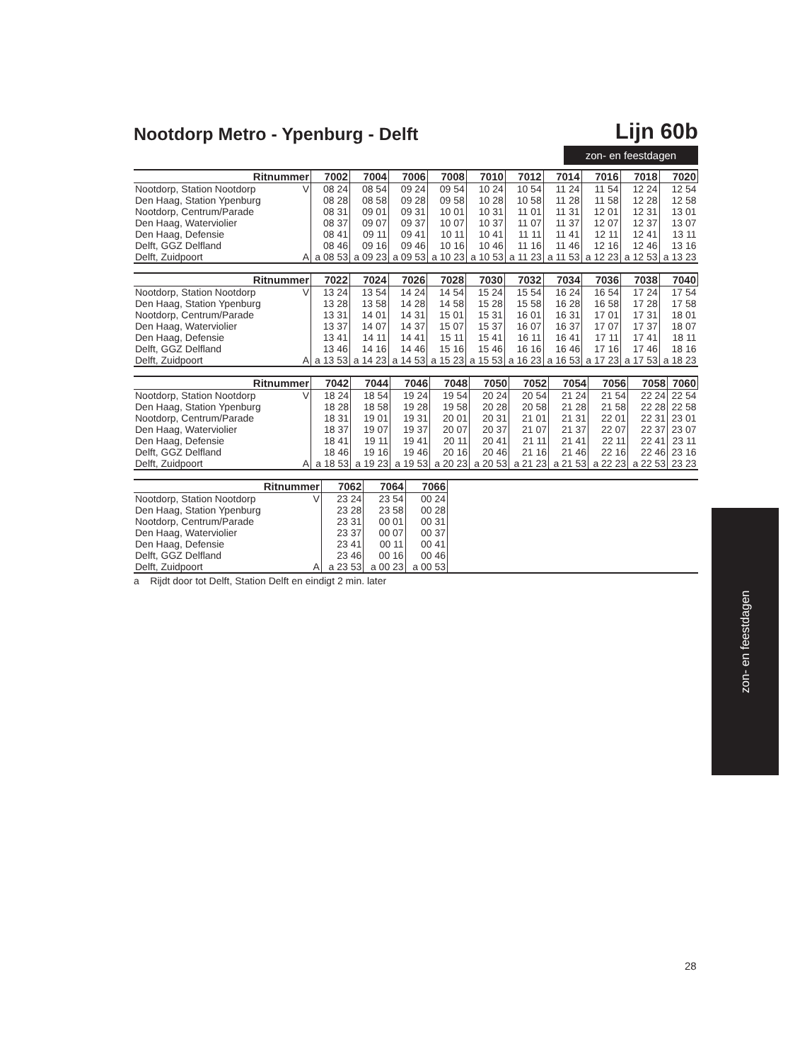Nootdorp Metro - Ypenburg - Delft
Lijn 60b
zon- en feestdagen
| Ritnummer | | 7002 | 7004 | 7006 | 7008 | 7010 | 7012 | 7014 | 7016 | 7018 | 7020 |
| --- | --- | --- | --- | --- | --- | --- | --- | --- | --- | --- | --- |
| Nootdorp, Station Nootdorp | V | 08 24 | 08 54 | 09 24 | 09 54 | 10 24 | 10 54 | 11 24 | 11 54 | 12 24 | 12 54 |
| Den Haag, Station Ypenburg | | 08 28 | 08 58 | 09 28 | 09 58 | 10 28 | 10 58 | 11 28 | 11 58 | 12 28 | 12 58 |
| Nootdorp, Centrum/Parade | | 08 31 | 09 01 | 09 31 | 10 01 | 10 31 | 11 01 | 11 31 | 12 01 | 12 31 | 13 01 |
| Den Haag, Waterviolier | | 08 37 | 09 07 | 09 37 | 10 07 | 10 37 | 11 07 | 11 37 | 12 07 | 12 37 | 13 07 |
| Den Haag, Defensie | | 08 41 | 09 11 | 09 41 | 10 11 | 10 41 | 11 11 | 11 41 | 12 11 | 12 41 | 13 11 |
| Delft, GGZ Delfland | | 08 46 | 09 16 | 09 46 | 10 16 | 10 46 | 11 16 | 11 46 | 12 16 | 12 46 | 13 16 |
| Delft, Zuidpoort | A | a 08 53 | a 09 23 | a 09 53 | a 10 23 | a 10 53 | a 11 23 | a 11 53 | a 12 23 | a 12 53 | a 13 23 |
| Ritnummer | | 7022 | 7024 | 7026 | 7028 | 7030 | 7032 | 7034 | 7036 | 7038 | 7040 |
| --- | --- | --- | --- | --- | --- | --- | --- | --- | --- | --- | --- |
| Nootdorp, Station Nootdorp | V | 13 24 | 13 54 | 14 24 | 14 54 | 15 24 | 15 54 | 16 24 | 16 54 | 17 24 | 17 54 |
| Den Haag, Station Ypenburg | | 13 28 | 13 58 | 14 28 | 14 58 | 15 28 | 15 58 | 16 28 | 16 58 | 17 28 | 17 58 |
| Nootdorp, Centrum/Parade | | 13 31 | 14 01 | 14 31 | 15 01 | 15 31 | 16 01 | 16 31 | 17 01 | 17 31 | 18 01 |
| Den Haag, Waterviolier | | 13 37 | 14 07 | 14 37 | 15 07 | 15 37 | 16 07 | 16 37 | 17 07 | 17 37 | 18 07 |
| Den Haag, Defensie | | 13 41 | 14 11 | 14 41 | 15 11 | 15 41 | 16 11 | 16 41 | 17 11 | 17 41 | 18 11 |
| Delft, GGZ Delfland | | 13 46 | 14 16 | 14 46 | 15 16 | 15 46 | 16 16 | 16 46 | 17 16 | 17 46 | 18 16 |
| Delft, Zuidpoort | A | a 13 53 | a 14 23 | a 14 53 | a 15 23 | a 15 53 | a 16 23 | a 16 53 | a 17 23 | a 17 53 | a 18 23 |
| Ritnummer | | 7042 | 7044 | 7046 | 7048 | 7050 | 7052 | 7054 | 7056 | 7058 | 7060 |
| --- | --- | --- | --- | --- | --- | --- | --- | --- | --- | --- | --- |
| Nootdorp, Station Nootdorp | V | 18 24 | 18 54 | 19 24 | 19 54 | 20 24 | 20 54 | 21 24 | 21 54 | 22 24 | 22 54 |
| Den Haag, Station Ypenburg | | 18 28 | 18 58 | 19 28 | 19 58 | 20 28 | 20 58 | 21 28 | 21 58 | 22 28 | 22 58 |
| Nootdorp, Centrum/Parade | | 18 31 | 19 01 | 19 31 | 20 01 | 20 31 | 21 01 | 21 31 | 22 01 | 22 31 | 23 01 |
| Den Haag, Waterviolier | | 18 37 | 19 07 | 19 37 | 20 07 | 20 37 | 21 07 | 21 37 | 22 07 | 22 37 | 23 07 |
| Den Haag, Defensie | | 18 41 | 19 11 | 19 41 | 20 11 | 20 41 | 21 11 | 21 41 | 22 11 | 22 41 | 23 11 |
| Delft, GGZ Delfland | | 18 46 | 19 16 | 19 46 | 20 16 | 20 46 | 21 16 | 21 46 | 22 16 | 22 46 | 23 16 |
| Delft, Zuidpoort | A | a 18 53 | a 19 23 | a 19 53 | a 20 23 | a 20 53 | a 21 23 | a 21 53 | a 22 23 | a 22 53 | 23 23 |
| Ritnummer | | 7062 | 7064 | 7066 | |
| --- | --- | --- | --- | --- | --- |
| Nootdorp, Station Nootdorp | V | 23 24 | 23 54 | 00 24 | |
| Den Haag, Station Ypenburg | | 23 28 | 23 58 | 00 28 | |
| Nootdorp, Centrum/Parade | | 23 31 | 00 01 | 00 31 | |
| Den Haag, Waterviolier | | 23 37 | 00 07 | 00 37 | |
| Den Haag, Defensie | | 23 41 | 00 11 | 00 41 | |
| Delft, GGZ Delfland | | 23 46 | 00 16 | 00 46 | |
| Delft, Zuidpoort | A | a 23 53 | a 00 23 | a 00 53 | |
a Rijdt door tot Delft, Station Delft en eindigt 2 min. later
zon- en feestdagen
28